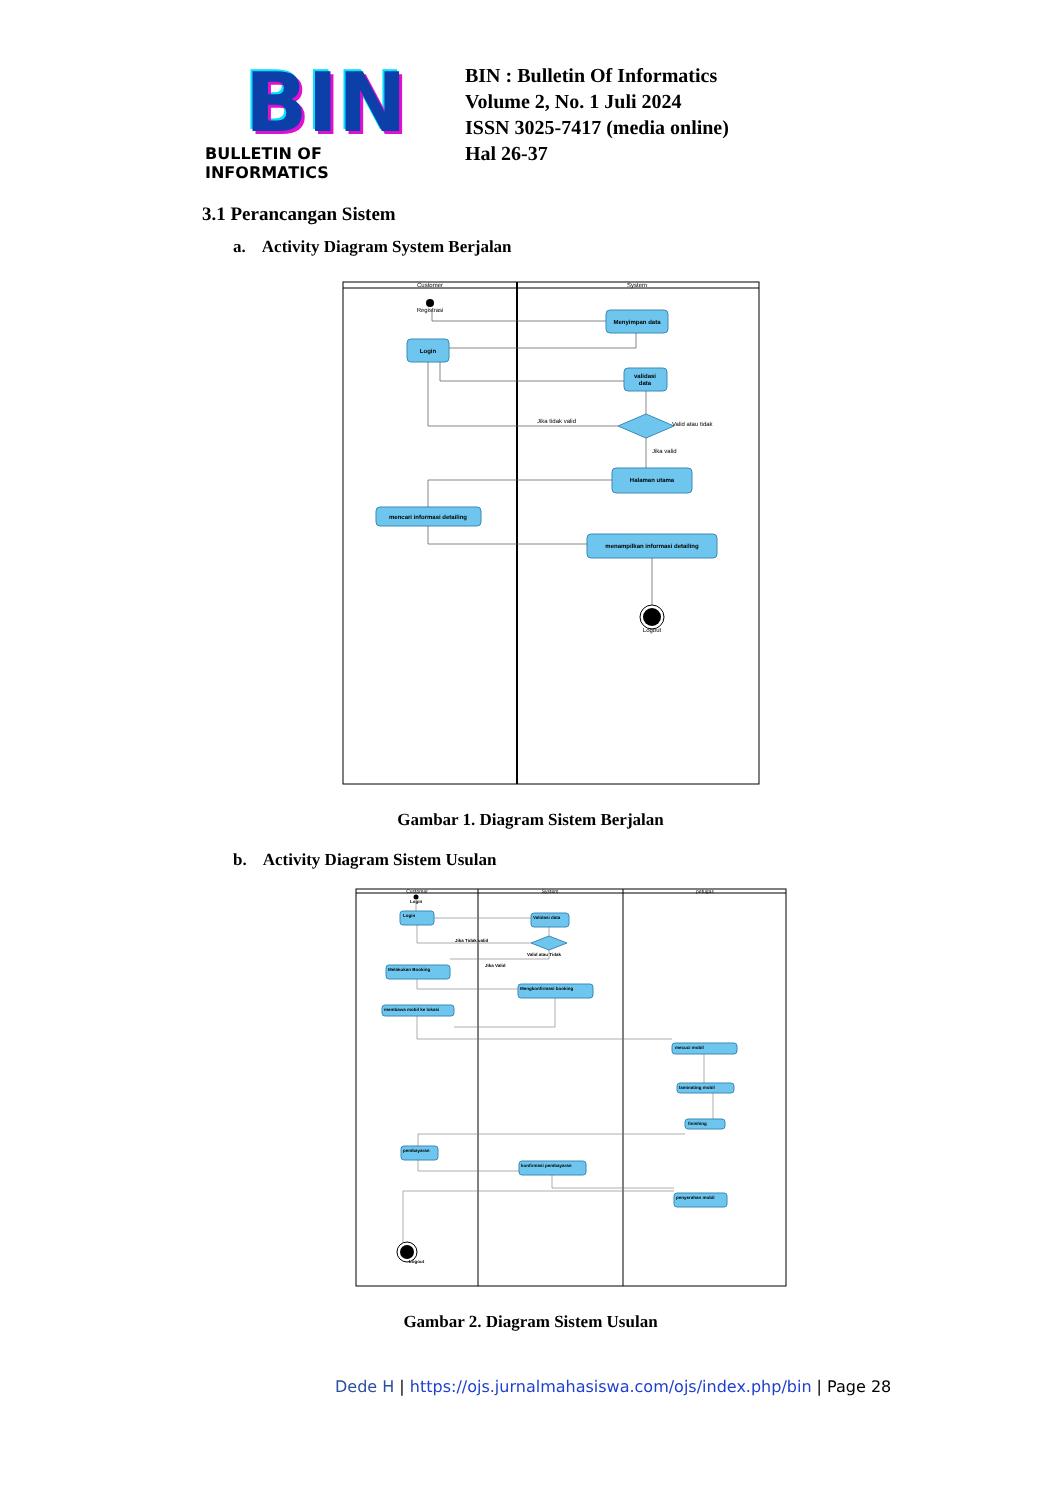BIN
BULLETIN OF INFORMATICS
BIN : Bulletin Of Informatics
Volume 2, No. 1 Juli 2024
ISSN 3025-7417 (media online)
Hal 26-37
3.1 Perancangan Sistem
a. Activity Diagram System Berjalan
Customer
System
Registrasi
Menyimpan data
Login
validasi
data
Halaman utama
mencari informasi detailing
menampilkan informasi detailing
Jika tidak valid
Valid atau tidak
Jika valid
Logout
Gambar 1. Diagram Sistem Berjalan
b. Activity Diagram Sistem Usulan
Customer
System
petugas
Login
Validasi data
Melakukan Booking
Mengkonfirmasi booking
membawa mobil ke lokasi
mecuci mobil
laminating mobil
finishing
pembayaran
konfirmasi pembayaran
penyerahan mobil
Jika Tidak valid
Jika Valid
Valid atau Tidak
Login
Logout
Gambar 2. Diagram Sistem Usulan
Dede H | https://ojs.jurnalmahasiswa.com/ojs/index.php/bin | Page 28